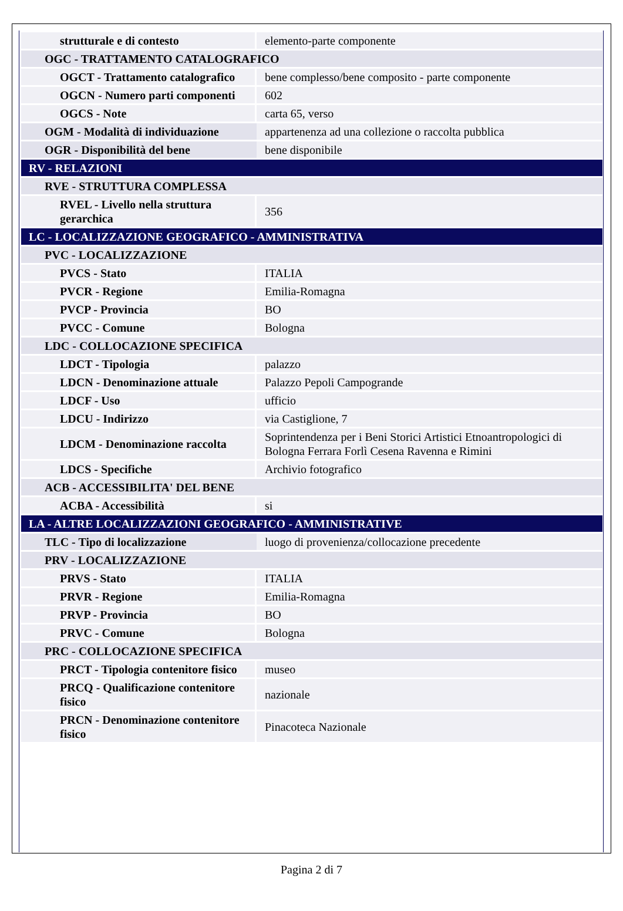| strutturale e di contesto | elemento-parte componente |
| OGC - TRATTAMENTO CATALOGRAFICO | |
| OGCT - Trattamento catalografico | bene complesso/bene composito - parte componente |
| OGCN - Numero parti componenti | 602 |
| OGCS - Note | carta 65, verso |
| OGM - Modalità di individuazione | appartenenza ad una collezione o raccolta pubblica |
| OGR - Disponibilità del bene | bene disponibile |
| RV - RELAZIONI | |
| RVE - STRUTTURA COMPLESSA | |
| RVEL - Livello nella struttura gerarchica | 356 |
| LC - LOCALIZZAZIONE GEOGRAFICO - AMMINISTRATIVA | |
| PVC - LOCALIZZAZIONE | |
| PVCS - Stato | ITALIA |
| PVCR - Regione | Emilia-Romagna |
| PVCP - Provincia | BO |
| PVCC - Comune | Bologna |
| LDC - COLLOCAZIONE SPECIFICA | |
| LDCT - Tipologia | palazzo |
| LDCN - Denominazione attuale | Palazzo Pepoli Campogrande |
| LDCF - Uso | ufficio |
| LDCU - Indirizzo | via Castiglione, 7 |
| LDCM - Denominazione raccolta | Soprintendenza per i Beni Storici Artistici Etnoantropologici di Bologna Ferrara Forlì Cesena Ravenna e Rimini |
| LDCS - Specifiche | Archivio fotografico |
| ACB - ACCESSIBILITA' DEL BENE | |
| ACBA - Accessibilità | si |
| LA - ALTRE LOCALIZZAZIONI GEOGRAFICO - AMMINISTRATIVE | |
| TLC - Tipo di localizzazione | luogo di provenienza/collocazione precedente |
| PRV - LOCALIZZAZIONE | |
| PRVS - Stato | ITALIA |
| PRVR - Regione | Emilia-Romagna |
| PRVP - Provincia | BO |
| PRVC - Comune | Bologna |
| PRC - COLLOCAZIONE SPECIFICA | |
| PRCT - Tipologia contenitore fisico | museo |
| PRCQ - Qualificazione contenitore fisico | nazionale |
| PRCN - Denominazione contenitore fisico | Pinacoteca Nazionale |
Pagina 2 di 7